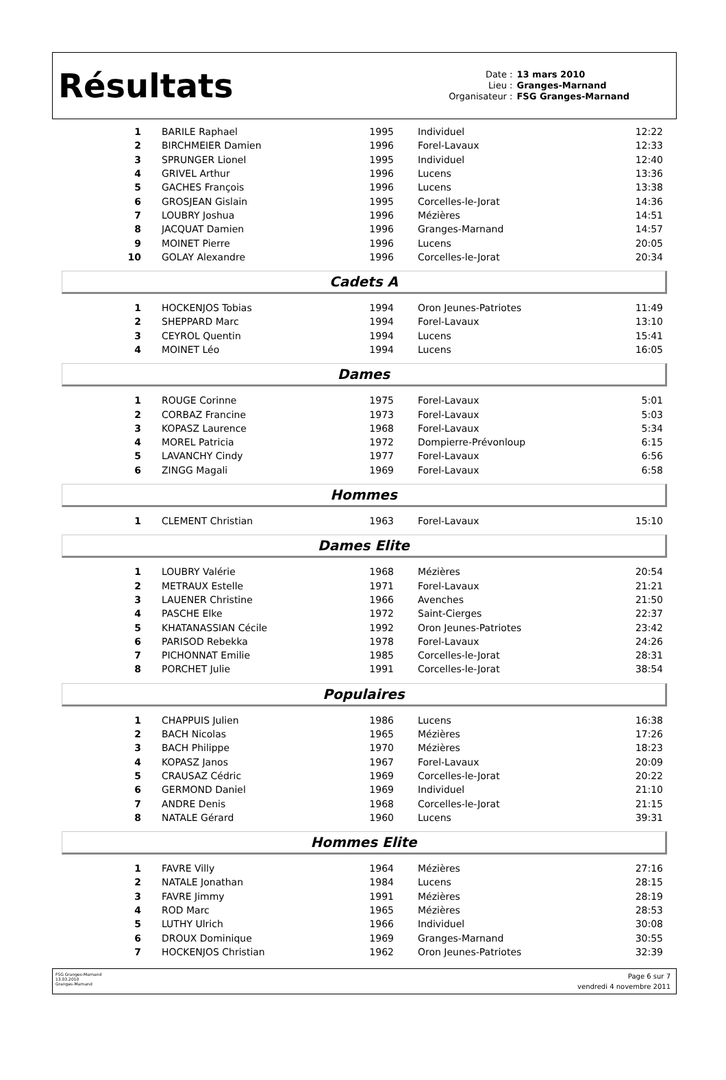Résultats
Date : 13 mars 2010 Lieu : Granges-Marnand Organisateur : FSG Granges-Marnand
| 1 | BARILE Raphael | 1995 | Individuel | 12:22 |
| 2 | BIRCHMEIER Damien | 1996 | Forel-Lavaux | 12:33 |
| 3 | SPRUNGER Lionel | 1995 | Individuel | 12:40 |
| 4 | GRIVEL Arthur | 1996 | Lucens | 13:36 |
| 5 | GACHES François | 1996 | Lucens | 13:38 |
| 6 | GROSJEAN Gislain | 1995 | Corcelles-le-Jorat | 14:36 |
| 7 | LOUBRY Joshua | 1996 | Mézières | 14:51 |
| 8 | JACQUAT Damien | 1996 | Granges-Marnand | 14:57 |
| 9 | MOINET Pierre | 1996 | Lucens | 20:05 |
| 10 | GOLAY Alexandre | 1996 | Corcelles-le-Jorat | 20:34 |
Cadets A
| 1 | HOCKENJOS Tobias | 1994 | Oron Jeunes-Patriotes | 11:49 |
| 2 | SHEPPARD Marc | 1994 | Forel-Lavaux | 13:10 |
| 3 | CEYROL Quentin | 1994 | Lucens | 15:41 |
| 4 | MOINET Léo | 1994 | Lucens | 16:05 |
Dames
| 1 | ROUGE Corinne | 1975 | Forel-Lavaux | 5:01 |
| 2 | CORBAZ Francine | 1973 | Forel-Lavaux | 5:03 |
| 3 | KOPASZ Laurence | 1968 | Forel-Lavaux | 5:34 |
| 4 | MOREL Patricia | 1972 | Dompierre-Prévonloup | 6:15 |
| 5 | LAVANCHY Cindy | 1977 | Forel-Lavaux | 6:56 |
| 6 | ZINGG Magali | 1969 | Forel-Lavaux | 6:58 |
Hommes
| 1 | CLEMENT Christian | 1963 | Forel-Lavaux | 15:10 |
Dames Elite
| 1 | LOUBRY Valérie | 1968 | Mézières | 20:54 |
| 2 | METRAUX Estelle | 1971 | Forel-Lavaux | 21:21 |
| 3 | LAUENER Christine | 1966 | Avenches | 21:50 |
| 4 | PASCHE Elke | 1972 | Saint-Cierges | 22:37 |
| 5 | KHATANASSIAN Cécile | 1992 | Oron Jeunes-Patriotes | 23:42 |
| 6 | PARISOD Rebekka | 1978 | Forel-Lavaux | 24:26 |
| 7 | PICHONNAT Emilie | 1985 | Corcelles-le-Jorat | 28:31 |
| 8 | PORCHET Julie | 1991 | Corcelles-le-Jorat | 38:54 |
Populaires
| 1 | CHAPPUIS Julien | 1986 | Lucens | 16:38 |
| 2 | BACH Nicolas | 1965 | Mézières | 17:26 |
| 3 | BACH Philippe | 1970 | Mézières | 18:23 |
| 4 | KOPASZ Janos | 1967 | Forel-Lavaux | 20:09 |
| 5 | CRAUSAZ Cédric | 1969 | Corcelles-le-Jorat | 20:22 |
| 6 | GERMOND Daniel | 1969 | Individuel | 21:10 |
| 7 | ANDRE Denis | 1968 | Corcelles-le-Jorat | 21:15 |
| 8 | NATALE Gérard | 1960 | Lucens | 39:31 |
Hommes Elite
| 1 | FAVRE Villy | 1964 | Mézières | 27:16 |
| 2 | NATALE Jonathan | 1984 | Lucens | 28:15 |
| 3 | FAVRE Jimmy | 1991 | Mézières | 28:19 |
| 4 | ROD Marc | 1965 | Mézières | 28:53 |
| 5 | LUTHY Ulrich | 1966 | Individuel | 30:08 |
| 6 | DROUX Dominique | 1969 | Granges-Marnand | 30:55 |
| 7 | HOCKENJOS Christian | 1962 | Oron Jeunes-Patriotes | 32:39 |
FSG Granges-Marnand
13.03.2010
Granges-Marnand
Page 6 sur 7
vendredi 4 novembre 2011